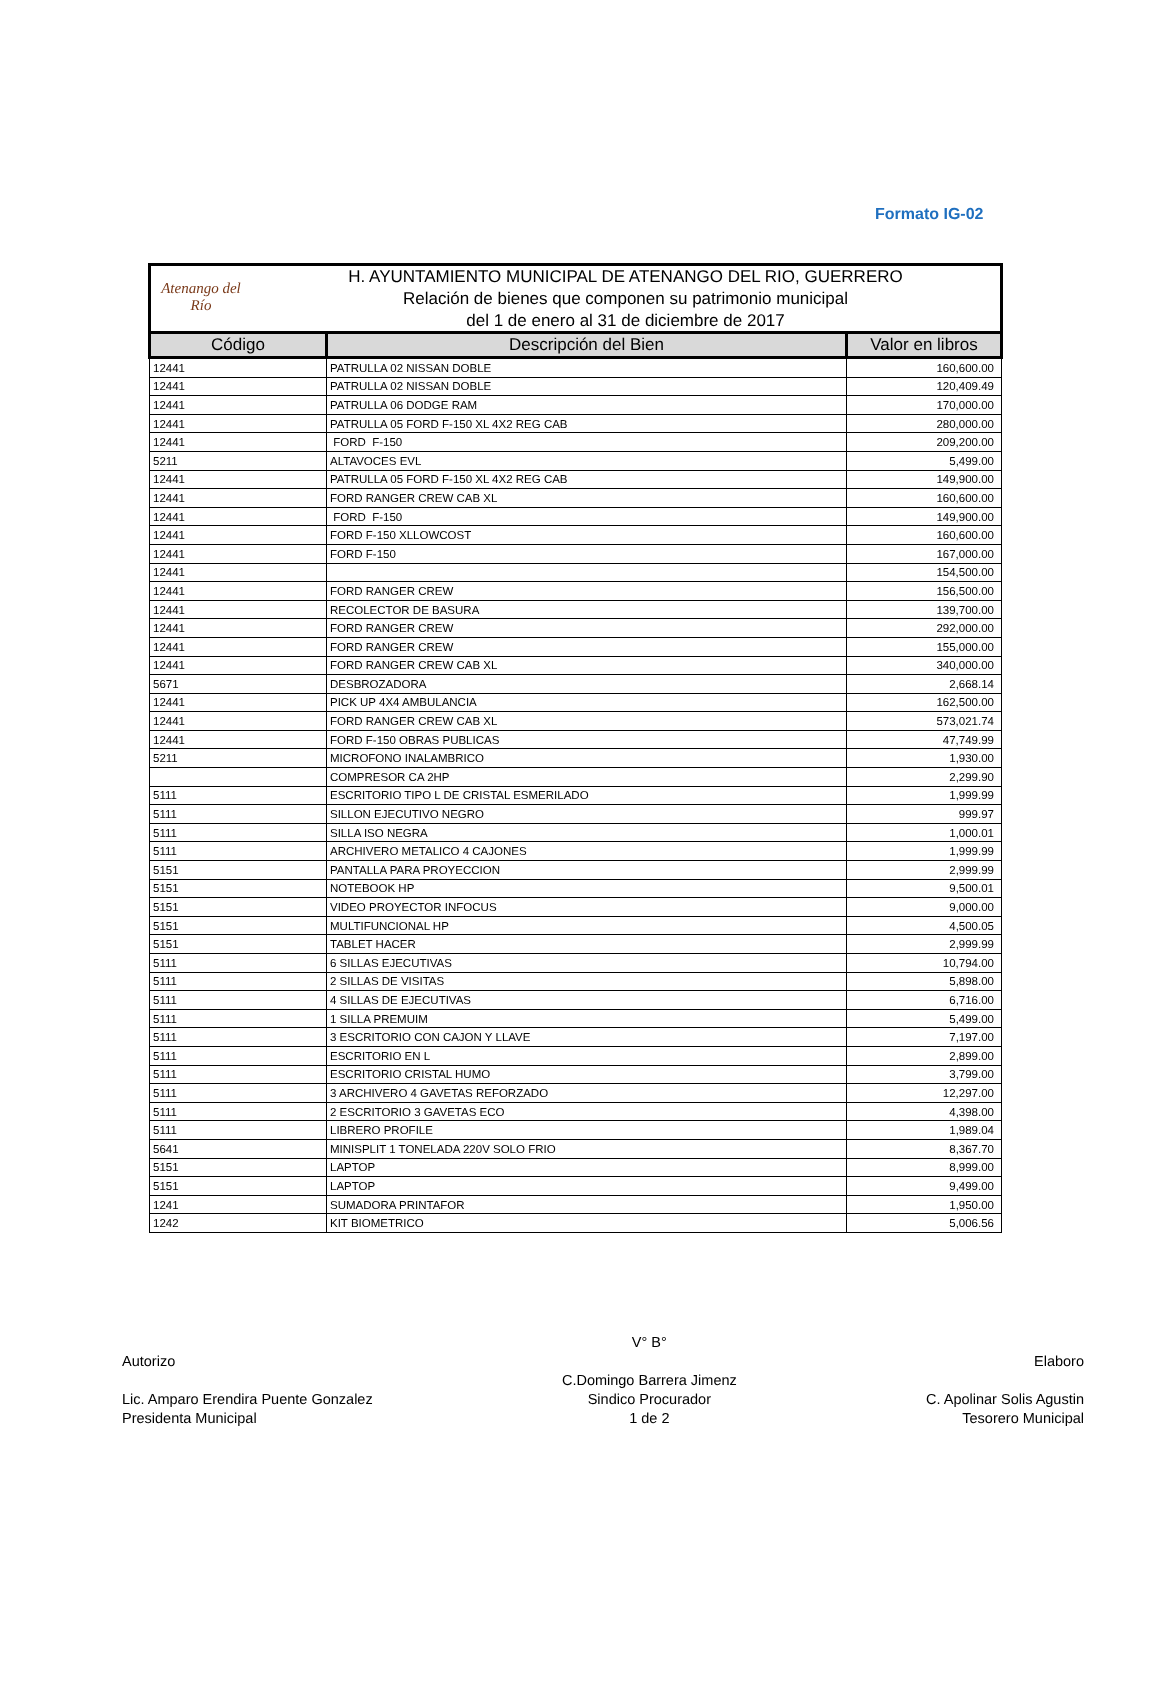Formato IG-02
Atenango del Río
H. AYUNTAMIENTO MUNICIPAL DE ATENANGO DEL RIO, GUERRERO
Relación de bienes que componen su patrimonio municipal
del 1 de enero al 31 de diciembre de 2017
| Código | Descripción del Bien | Valor en libros |
| --- | --- | --- |
| 12441 | PATRULLA 02 NISSAN DOBLE | 160,600.00 |
| 12441 | PATRULLA 02 NISSAN DOBLE | 120,409.49 |
| 12441 | PATRULLA 06 DODGE RAM | 170,000.00 |
| 12441 | PATRULLA 05 FORD F-150 XL 4X2 REG CAB | 280,000.00 |
| 12441 | FORD F-150 | 209,200.00 |
| 5211 | ALTAVOCES EVL | 5,499.00 |
| 12441 | PATRULLA 05 FORD F-150 XL 4X2 REG CAB | 149,900.00 |
| 12441 | FORD RANGER CREW CAB XL | 160,600.00 |
| 12441 | FORD F-150 | 149,900.00 |
| 12441 | FORD F-150 XLLOWCOST | 160,600.00 |
| 12441 | FORD F-150 | 167,000.00 |
| 12441 | | 154,500.00 |
| 12441 | FORD RANGER CREW | 156,500.00 |
| 12441 | RECOLECTOR DE BASURA | 139,700.00 |
| 12441 | FORD RANGER CREW | 292,000.00 |
| 12441 | FORD RANGER CREW | 155,000.00 |
| 12441 | FORD RANGER CREW CAB XL | 340,000.00 |
| 5671 | DESBROZADORA | 2,668.14 |
| 12441 | PICK UP 4X4 AMBULANCIA | 162,500.00 |
| 12441 | FORD RANGER CREW CAB XL | 573,021.74 |
| 12441 | FORD F-150 OBRAS PUBLICAS | 47,749.99 |
| 5211 | MICROFONO INALAMBRICO | 1,930.00 |
| | COMPRESOR CA 2HP | 2,299.90 |
| 5111 | ESCRITORIO TIPO L DE CRISTAL ESMERILADO | 1,999.99 |
| 5111 | SILLON EJECUTIVO NEGRO | 999.97 |
| 5111 | SILLA ISO NEGRA | 1,000.01 |
| 5111 | ARCHIVERO METALICO 4 CAJONES | 1,999.99 |
| 5151 | PANTALLA PARA PROYECCION | 2,999.99 |
| 5151 | NOTEBOOK HP | 9,500.01 |
| 5151 | VIDEO PROYECTOR INFOCUS | 9,000.00 |
| 5151 | MULTIFUNCIONAL HP | 4,500.05 |
| 5151 | TABLET HACER | 2,999.99 |
| 5111 | 6 SILLAS EJECUTIVAS | 10,794.00 |
| 5111 | 2 SILLAS DE VISITAS | 5,898.00 |
| 5111 | 4 SILLAS DE EJECUTIVAS | 6,716.00 |
| 5111 | 1 SILLA PREMUIM | 5,499.00 |
| 5111 | 3 ESCRITORIO CON CAJON Y LLAVE | 7,197.00 |
| 5111 | ESCRITORIO EN L | 2,899.00 |
| 5111 | ESCRITORIO CRISTAL HUMO | 3,799.00 |
| 5111 | 3 ARCHIVERO 4 GAVETAS REFORZADO | 12,297.00 |
| 5111 | 2 ESCRITORIO 3 GAVETAS ECO | 4,398.00 |
| 5111 | LIBRERO PROFILE | 1,989.04 |
| 5641 | MINISPLIT 1 TONELADA 220V SOLO FRIO | 8,367.70 |
| 5151 | LAPTOP | 8,999.00 |
| 5151 | LAPTOP | 9,499.00 |
| 1241 | SUMADORA PRINTAFOR | 1,950.00 |
| 1242 | KIT BIOMETRICO | 5,006.56 |
Autorizo
Lic. Amparo Erendira Puente Gonzalez
Presidenta Municipal
V° B°
C.Domingo Barrera Jimenz
Sindico Procurador
1 de 2
Elaboro
C. Apolinar Solis Agustin
Tesorero Municipal